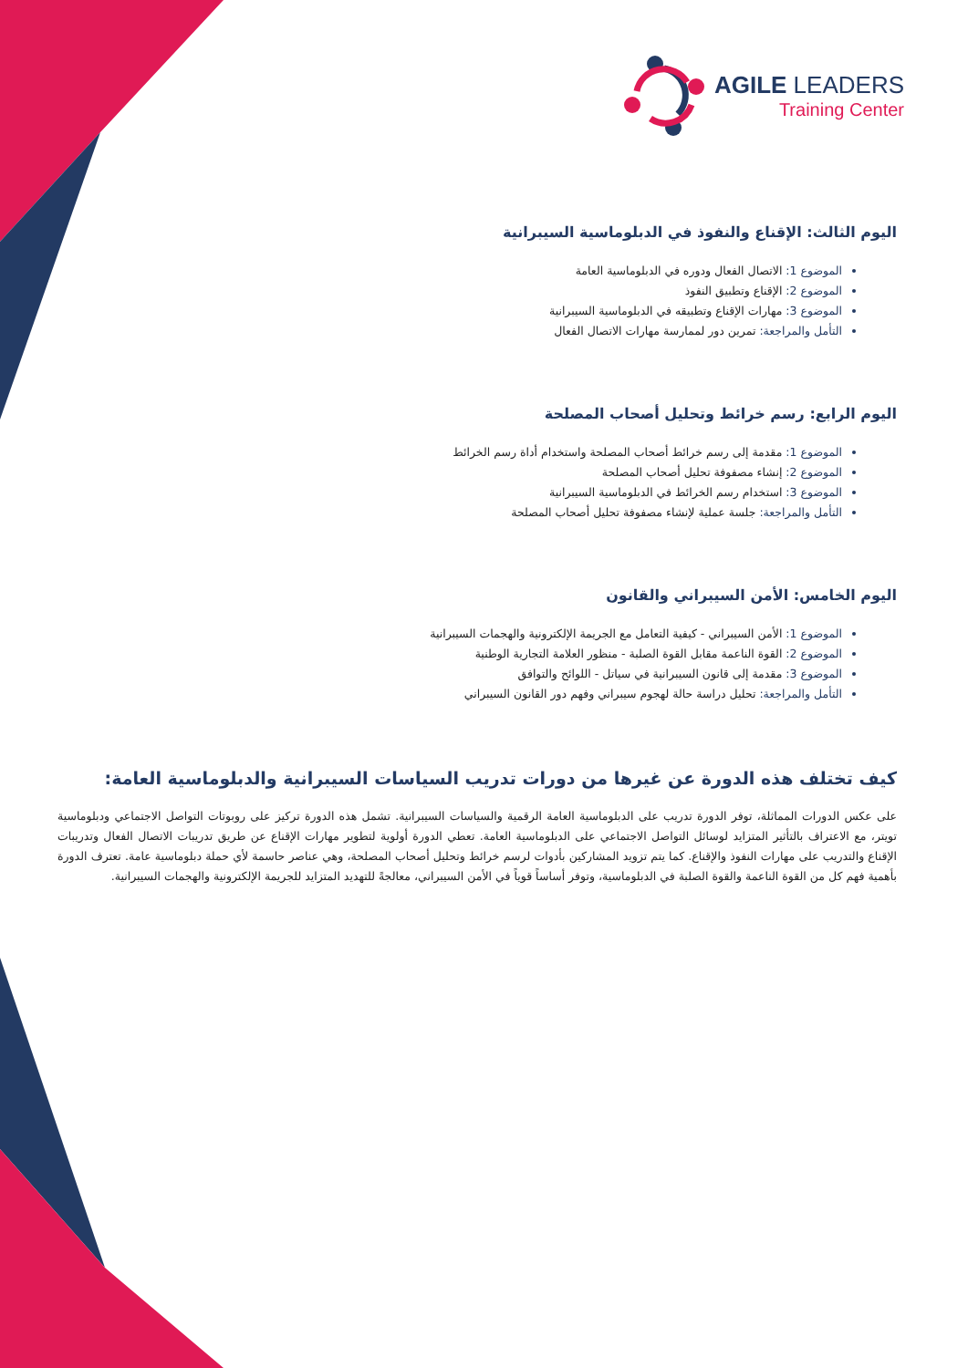AGILE LEADERS
Training Center
اليوم الثالث: الإقناع والنفوذ في الدبلوماسية السيبرانية
الموضوع 1: الاتصال الفعال ودوره في الدبلوماسية العامة
الموضوع 2: الإقناع وتطبيق النفوذ
الموضوع 3: مهارات الإقناع وتطبيقه في الدبلوماسية السيبرانية
التأمل والمراجعة: تمرين دور لممارسة مهارات الاتصال الفعال
اليوم الرابع: رسم خرائط وتحليل أصحاب المصلحة
الموضوع 1: مقدمة إلى رسم خرائط أصحاب المصلحة واستخدام أداة رسم الخرائط
الموضوع 2: إنشاء مصفوفة تحليل أصحاب المصلحة
الموضوع 3: استخدام رسم الخرائط في الدبلوماسية السيبرانية
التأمل والمراجعة: جلسة عملية لإنشاء مصفوفة تحليل أصحاب المصلحة
اليوم الخامس: الأمن السيبراني والقانون
الموضوع 1: الأمن السيبراني - كيفية التعامل مع الجريمة الإلكترونية والهجمات السيبرانية
الموضوع 2: القوة الناعمة مقابل القوة الصلبة - منظور العلامة التجارية الوطنية
الموضوع 3: مقدمة إلى قانون السيبرانية في سياتل - اللوائح والتوافق
التأمل والمراجعة: تحليل دراسة حالة لهجوم سيبراني وفهم دور القانون السيبراني
كيف تختلف هذه الدورة عن غيرها من دورات تدريب السياسات السيبرانية والدبلوماسية العامة:
على عكس الدورات المماثلة، توفر الدورة تدريب على الدبلوماسية العامة الرقمية والسياسات السيبرانية. تشمل هذه الدورة تركيز على روبوتات التواصل الاجتماعي ودبلوماسية تويتر، مع الاعتراف بالتأثير المتزايد لوسائل التواصل الاجتماعي على الدبلوماسية العامة. تعطي الدورة أولوية لتطوير مهارات الإقناع عن طريق تدريبات الاتصال الفعال وتدريبات الإقناع والتدريب على مهارات النفوذ والإقناع. كما يتم تزويد المشاركين بأدوات لرسم خرائط وتحليل أصحاب المصلحة، وهي عناصر حاسمة لأي حملة دبلوماسية عامة. تعترف الدورة بأهمية فهم كل من القوة الناعمة والقوة الصلبة في الدبلوماسية، وتوفر أساساً قوياً في الأمن السيبراني، معالجةً للتهديد المتزايد للجريمة الإلكترونية والهجمات السيبرانية.